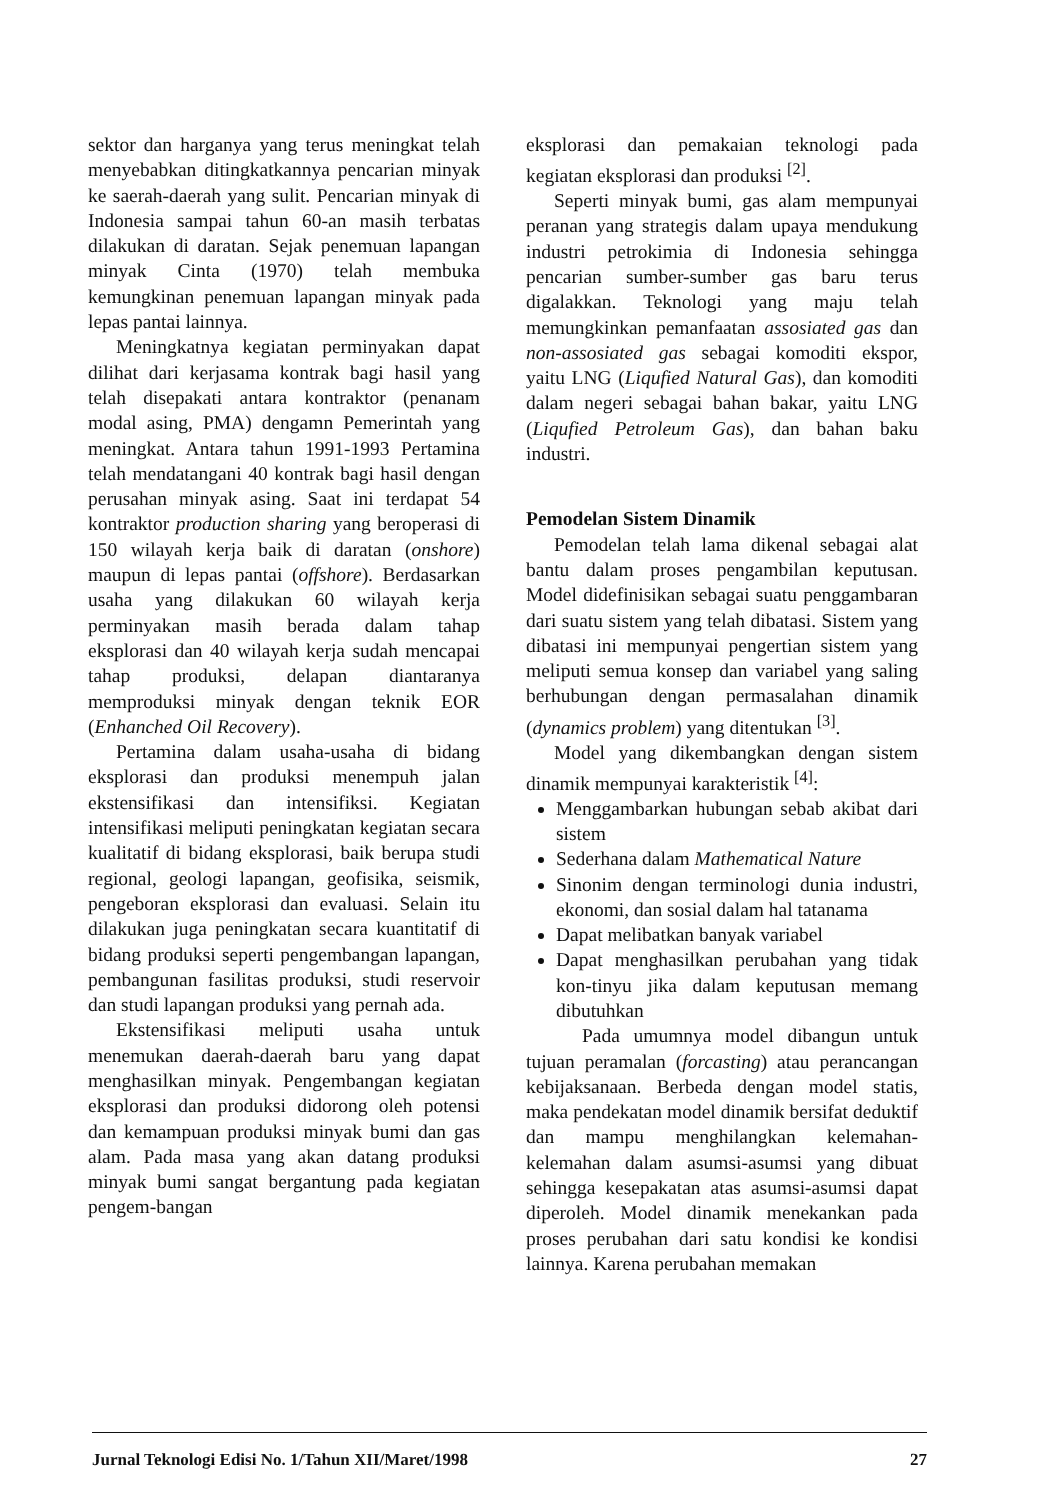sektor dan harganya yang terus meningkat telah menyebabkan ditingkatkannya pencarian minyak ke saerah-daerah yang sulit. Pencarian minyak di Indonesia sampai tahun 60-an masih terbatas dilakukan di daratan. Sejak penemuan lapangan minyak Cinta (1970) telah membuka kemungkinan penemuan lapangan minyak pada lepas pantai lainnya.
Meningkatnya kegiatan perminyakan dapat dilihat dari kerjasama kontrak bagi hasil yang telah disepakati antara kontraktor (penanam modal asing, PMA) dengamn Pemerintah yang meningkat. Antara tahun 1991-1993 Pertamina telah mendatangani 40 kontrak bagi hasil dengan perusahan minyak asing. Saat ini terdapat 54 kontraktor production sharing yang beroperasi di 150 wilayah kerja baik di daratan (onshore) maupun di lepas pantai (offshore). Berdasarkan usaha yang dilakukan 60 wilayah kerja perminyakan masih berada dalam tahap eksplorasi dan 40 wilayah kerja sudah mencapai tahap produksi, delapan diantaranya memproduksi minyak dengan teknik EOR (Enhanched Oil Recovery).
Pertamina dalam usaha-usaha di bidang eksplorasi dan produksi menempuh jalan ekstensifikasi dan intensifiksi. Kegiatan intensifikasi meliputi peningkatan kegiatan secara kualitatif di bidang eksplorasi, baik berupa studi regional, geologi lapangan, geofisika, seismik, pengeboran eksplorasi dan evaluasi. Selain itu dilakukan juga peningkatan secara kuantitatif di bidang produksi seperti pengembangan lapangan, pembangunan fasilitas produksi, studi reservoir dan studi lapangan produksi yang pernah ada.
Ekstensifikasi meliputi usaha untuk menemukan daerah-daerah baru yang dapat menghasilkan minyak. Pengembangan kegiatan eksplorasi dan produksi didorong oleh potensi dan kemampuan produksi minyak bumi dan gas alam. Pada masa yang akan datang produksi minyak bumi sangat bergantung pada kegiatan pengem-bangan
eksplorasi dan pemakaian teknologi pada kegiatan eksplorasi dan produksi <sup>[2]</sup>.
Seperti minyak bumi, gas alam mempunyai peranan yang strategis dalam upaya mendukung industri petrokimia di Indonesia sehingga pencarian sumber-sumber gas baru terus digalakkan. Teknologi yang maju telah memungkinkan pemanfaatan assosiated gas dan non-assosiated gas sebagai komoditi ekspor, yaitu LNG (Liqufied Natural Gas), dan komoditi dalam negeri sebagai bahan bakar, yaitu LNG (Liqufied Petroleum Gas), dan bahan baku industri.
Pemodelan Sistem Dinamik
Pemodelan telah lama dikenal sebagai alat bantu dalam proses pengambilan keputusan. Model didefinisikan sebagai suatu penggambaran dari suatu sistem yang telah dibatasi. Sistem yang dibatasi ini mempunyai pengertian sistem yang meliputi semua konsep dan variabel yang saling berhubungan dengan permasalahan dinamik (dynamics problem) yang ditentukan <sup>[3]</sup>.
Model yang dikembangkan dengan sistem dinamik mempunyai karakteristik <sup>[4]</sup>:
Menggambarkan hubungan sebab akibat dari sistem
Sederhana dalam Mathematical Nature
Sinonim dengan terminologi dunia industri, ekonomi, dan sosial dalam hal tatanama
Dapat melibatkan banyak variabel
Dapat menghasilkan perubahan yang tidak kon-tinyu jika dalam keputusan memang dibutuhkan
Pada umumnya model dibangun untuk tujuan peramalan (forcasting) atau perancangan kebijaksanaan. Berbeda dengan model statis, maka pendekatan model dinamik bersifat deduktif dan mampu menghilangkan kelemahan-kelemahan dalam asumsi-asumsi yang dibuat sehingga kesepakatan atas asumsi-asumsi dapat diperoleh. Model dinamik menekankan pada proses perubahan dari satu kondisi ke kondisi lainnya. Karena perubahan memakan
Jurnal Teknologi Edisi No. 1/Tahun XII/Maret/1998 27